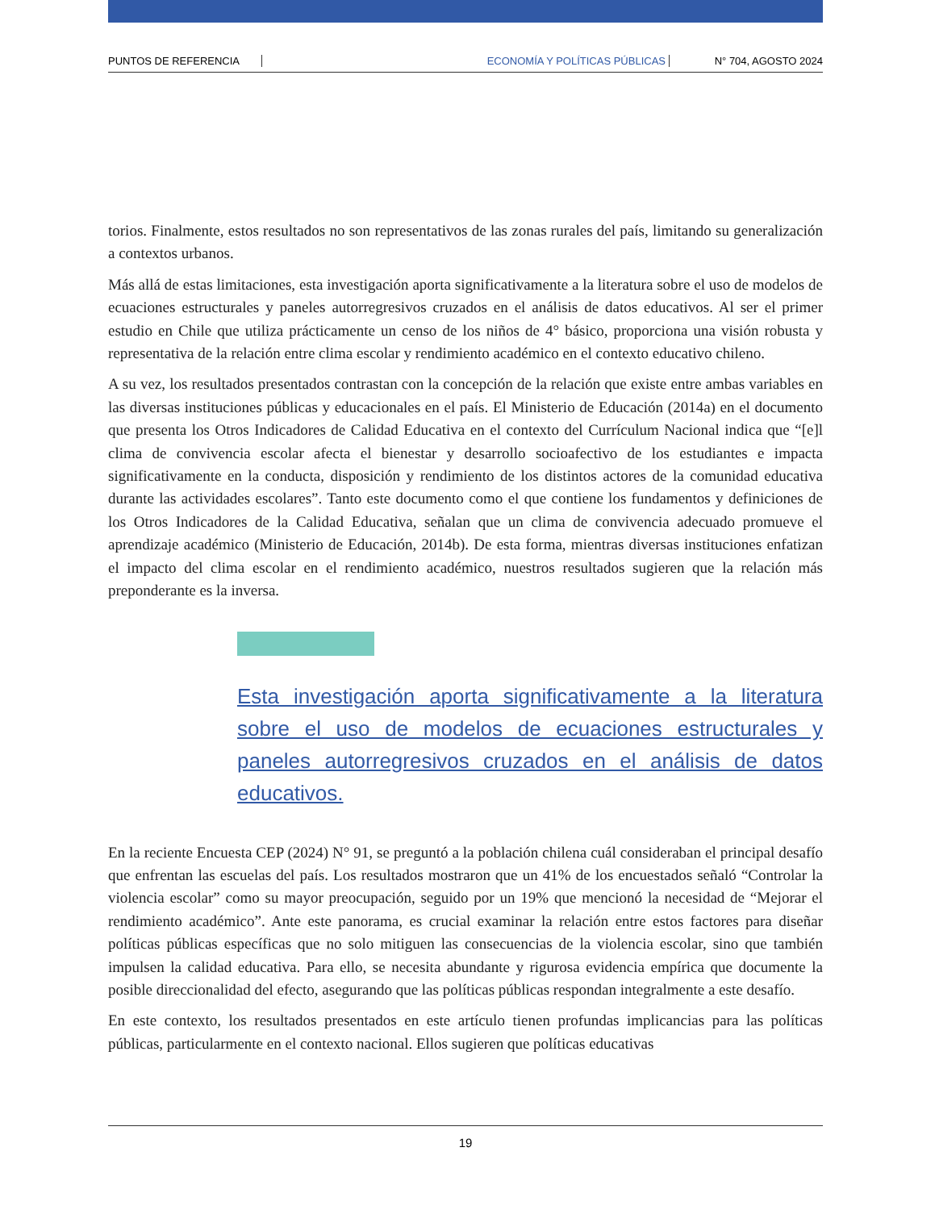PUNTOS DE REFERENCIA ECONOMÍA Y POLÍTICAS PÚBLICAS N° 704, AGOSTO 2024
torios. Finalmente, estos resultados no son representativos de las zonas rurales del país, limitando su generalización a contextos urbanos.
Más allá de estas limitaciones, esta investigación aporta significativamente a la literatura sobre el uso de modelos de ecuaciones estructurales y paneles autorregresivos cruzados en el análisis de datos educativos. Al ser el primer estudio en Chile que utiliza prácticamente un censo de los niños de 4° básico, proporciona una visión robusta y representativa de la relación entre clima escolar y rendimiento académico en el contexto educativo chileno.
A su vez, los resultados presentados contrastan con la concepción de la relación que existe entre ambas variables en las diversas instituciones públicas y educacionales en el país. El Ministerio de Educación (2014a) en el documento que presenta los Otros Indicadores de Calidad Educativa en el contexto del Currículum Nacional indica que “[e]l clima de convivencia escolar afecta el bienestar y desarrollo socioafectivo de los estudiantes e impacta significativamente en la conducta, disposición y rendimiento de los distintos actores de la comunidad educativa durante las actividades escolares”. Tanto este documento como el que contiene los fundamentos y definiciones de los Otros Indicadores de la Calidad Educativa, señalan que un clima de convivencia adecuado promueve el aprendizaje académico (Ministerio de Educación, 2014b). De esta forma, mientras diversas instituciones enfatizan el impacto del clima escolar en el rendimiento académico, nuestros resultados sugieren que la relación más preponderante es la inversa.
Esta investigación aporta significativamente a la literatura sobre el uso de modelos de ecuaciones estructurales y paneles autorregresivos cruzados en el análisis de datos educativos.
En la reciente Encuesta CEP (2024) N° 91, se preguntó a la población chilena cuál consideraban el principal desafío que enfrentan las escuelas del país. Los resultados mostraron que un 41% de los encuestados señaló “Controlar la violencia escolar” como su mayor preocupación, seguido por un 19% que mencionó la necesidad de “Mejorar el rendimiento académico”. Ante este panorama, es crucial examinar la relación entre estos factores para diseñar políticas públicas específicas que no solo mitiguen las consecuencias de la violencia escolar, sino que también impulsen la calidad educativa. Para ello, se necesita abundante y rigurosa evidencia empírica que documente la posible direccionalidad del efecto, asegurando que las políticas públicas respondan integralmente a este desafío.
En este contexto, los resultados presentados en este artículo tienen profundas implicancias para las políticas públicas, particularmente en el contexto nacional. Ellos sugieren que políticas educativas
19